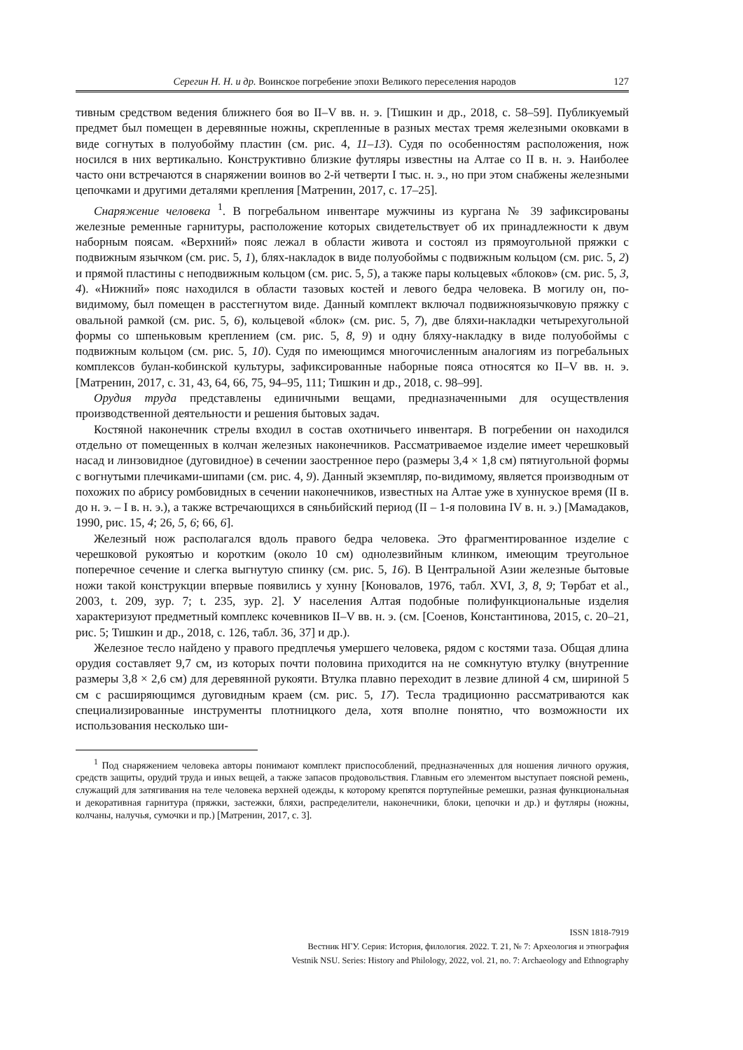Серегин Н. Н. и др. Воинское погребение эпохи Великого переселения народов 127
тивным средством ведения ближнего боя во II–V вв. н. э. [Тишкин и др., 2018, с. 58–59]. Публикуемый предмет был помещен в деревянные ножны, скрепленные в разных местах тремя железными оковками в виде согнутых в полуобойму пластин (см. рис. 4, 11–13). Судя по особенностям расположения, нож носился в них вертикально. Конструктивно близкие футляры известны на Алтае со II в. н. э. Наиболее часто они встречаются в снаряжении воинов во 2-й четверти I тыс. н. э., но при этом снабжены железными цепочками и другими деталями крепления [Матренин, 2017, с. 17–25].
Снаряжение человека <sup>1</sup>. В погребальном инвентаре мужчины из кургана № 39 зафиксированы железные ременные гарнитуры, расположение которых свидетельствует об их принадлежности к двум наборным поясам. «Верхний» пояс лежал в области живота и состоял из прямоугольной пряжки с подвижным язычком (см. рис. 5, 1), блях-накладок в виде полуобоймы с подвижным кольцом (см. рис. 5, 2) и прямой пластины с неподвижным кольцом (см. рис. 5, 5), а также пары кольцевых «блоков» (см. рис. 5, 3, 4). «Нижний» пояс находился в области тазовых костей и левого бедра человека. В могилу он, по-видимому, был помещен в расстегнутом виде. Данный комплект включал подвижноязычковую пряжку с овальной рамкой (см. рис. 5, 6), кольцевой «блок» (см. рис. 5, 7), две бляхи-накладки четырехугольной формы со шпеньковым креплением (см. рис. 5, 8, 9) и одну бляху-накладку в виде полуобоймы с подвижным кольцом (см. рис. 5, 10). Судя по имеющимся многочисленным аналогиям из погребальных комплексов булан-кобинской культуры, зафиксированные наборные пояса относятся ко II–V вв. н. э. [Матренин, 2017, с. 31, 43, 64, 66, 75, 94–95, 111; Тишкин и др., 2018, с. 98–99].
Орудия труда представлены единичными вещами, предназначенными для осуществления производственной деятельности и решения бытовых задач.
Костяной наконечник стрелы входил в состав охотничьего инвентаря. В погребении он находился отдельно от помещенных в колчан железных наконечников. Рассматриваемое изделие имеет черешковый насад и линзовидное (дуговидное) в сечении заостренное перо (размеры 3,4 × 1,8 см) пятиугольной формы с вогнутыми плечиками-шипами (см. рис. 4, 9). Данный экземпляр, по-видимому, является производным от похожих по абрису ромбовидных в сечении наконечников, известных на Алтае уже в хуннуское время (II в. до н. э. – I в. н. э.), а также встречающихся в сяньбийский период (II – 1-я половина IV в. н. э.) [Мамадаков, 1990, рис. 15, 4; 26, 5, 6; 66, 6].
Железный нож располагался вдоль правого бедра человека. Это фрагментированное изделие с черешковой рукоятью и коротким (около 10 см) однолезвийным клинком, имеющим треугольное поперечное сечение и слегка выгнутую спинку (см. рис. 5, 16). В Центральной Азии железные бытовые ножи такой конструкции впервые появились у хунну [Коновалов, 1976, табл. XVI, 3, 8, 9; Төрбат et al., 2003, t. 209, зур. 7; t. 235, зур. 2]. У населения Алтая подобные полифункциональные изделия характеризуют предметный комплекс кочевников II–V вв. н. э. (см. [Соенов, Константинова, 2015, с. 20–21, рис. 5; Тишкин и др., 2018, с. 126, табл. 36, 37] и др.).
Железное тесло найдено у правого предплечья умершего человека, рядом с костями таза. Общая длина орудия составляет 9,7 см, из которых почти половина приходится на не сомкнутую втулку (внутренние размеры 3,8 × 2,6 см) для деревянной рукояти. Втулка плавно переходит в лезвие длиной 4 см, шириной 5 см с расширяющимся дуговидным краем (см. рис. 5, 17). Тесла традиционно рассматриваются как специализированные инструменты плотницкого дела, хотя вполне понятно, что возможности их использования несколько ши-
<sup>1</sup> Под снаряжением человека авторы понимают комплект приспособлений, предназначенных для ношения личного оружия, средств защиты, орудий труда и иных вещей, а также запасов продовольствия. Главным его элементом выступает поясной ремень, служащий для затягивания на теле человека верхней одежды, к которому крепятся портупейные ремешки, разная функциональная и декоративная гарнитура (пряжки, застежки, бляхи, распределители, наконечники, блоки, цепочки и др.) и футляры (ножны, колчаны, налучья, сумочки и пр.) [Матренин, 2017, с. 3].
ISSN 1818-7919
Вестник НГУ. Серия: История, филология. 2022. Т. 21, № 7: Археология и этнография
Vestnik NSU. Series: History and Philology, 2022, vol. 21, no. 7: Archaeology and Ethnography